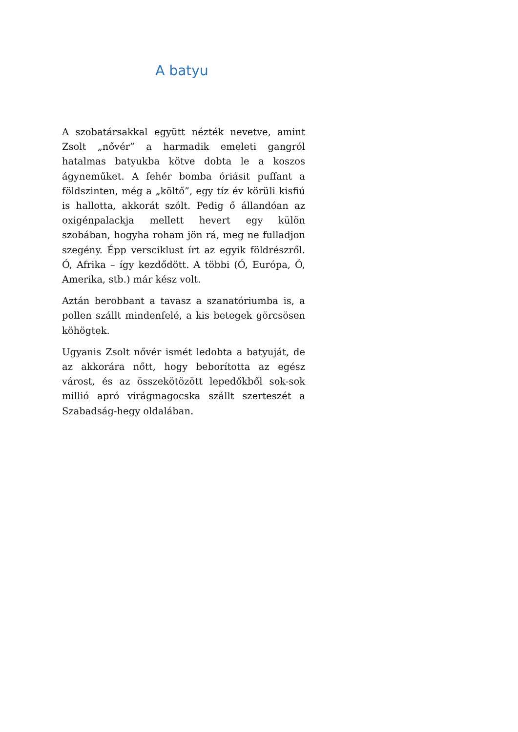A batyu
A szobatársakkal együtt nézték nevetve, amint Zsolt „nővér” a harmadik emeleti gangról hatalmas batyukba kötve dobta le a koszos ágyneműket. A fehér bomba óriásit puffant a földszinten, még a „költő”, egy tíz év körüli kisfiú is hallotta, akkorát szólt. Pedig ő állandóan az oxigénpalackja mellett hevert egy külön szobában, hogyha roham jön rá, meg ne fulladjon szegény. Épp versciklust írt az egyik földrészről. Ó, Afrika – így kezdődött. A többi (Ó, Európa, Ó, Amerika, stb.) már kész volt.
Aztán berobbant a tavasz a szanatóriumba is, a pollen szállt mindenfelé, a kis betegek görcsösen köhögtek.
Ugyanis Zsolt nővér ismét ledobta a batyuját, de az akkorára nőtt, hogy beborította az egész várost, és az összekötözött lepedőkből sok-sok millió apró virágmagocska szállt szerteszét a Szabadság-hegy oldalában.